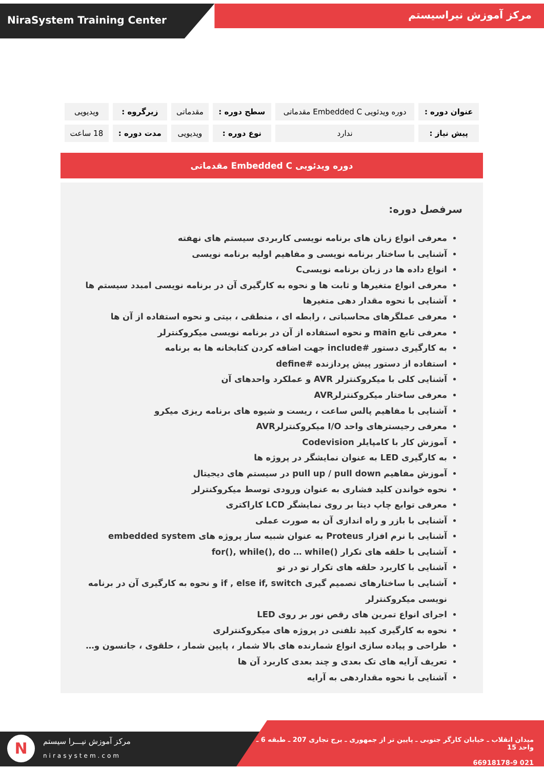NiraSystem Training Center
مرکز آموزش نیراسیستم
| عنوان دوره : | دوره ویدئویی Embedded C مقدماتی | سطح دوره : | مقدماتی | زیرگروه : | ویدیویی |
| پیش نیاز : | ندارد | نوع دوره : | ویدیویی | مدت دوره : | 18 ساعت |
دوره ویدئویی Embedded C مقدماتی
سرفصل دوره:
معرفی انواع زبان های برنامه نویسی کاربردی سیستم های نهفته
آشنایی با ساختار برنامه نویسی و مفاهیم اولیه برنامه نویسی
انواع داده ها در زبان برنامه نویسیC
معرفی انواع متغیرها و ثابت ها و نحوه به کارگیری آن در برنامه نویسی امبدد سیستم ها
آشنایی با نحوه مقدار دهی متغیرها
معرفی عملگرهای محاسباتی ، رابطه ای ، منطقی ، بیتی و نحوه استفاده از آن ها
معرفی تابع main و نحوه استفاده از آن در برنامه نویسی میکروکنترلر
به کارگیری دستور #include جهت اضافه کردن کتابخانه ها به برنامه
استفاده از دستور پیش پردازنده #define
آشنایی کلی با میکروکنترلر AVR و عملکرد واحدهای آن
معرفی ساختار میکروکنترلرAVR
آشنایی با مفاهیم پالس ساعت ، ریست و شیوه های برنامه ریزی میکرو
معرفی رجیسترهای واحد I/O میکروکنترلرAVR
آموزش کار با کامپایلر Codevision
به کارگیری LED به عنوان نمایشگر در پروژه ها
آموزش مفاهیم pull up / pull down در سیستم های دیجیتال
نحوه خواندن کلید فشاری به عنوان ورودی توسط میکروکنترلر
معرفی توابع چاپ دیتا بر روی نمایشگر LCD کاراکتری
آشنایی با بازر و راه اندازی آن به صورت عملی
آشنایی با نرم افزار Proteus به عنوان شبیه ساز پروژه های embedded system
آشنایی با حلقه های تکرار ()for(), while(), do … while
آشنایی با کاربرد حلقه های تکرار تو در تو
آشنایی با ساختارهای تصمیم گیری if , else if, switch و نحوه به کارگیری آن در برنامه نویسی میکروکنترلر
اجرای انواع تمرین های رقص نور بر روی LED
نحوه به کارگیری کیپد تلفنی در پروژه های میکروکنترلری
طراحی و پیاده سازی انواع شمارنده های بالا شمار ، پایین شمار ، حلقوی ، جانسون و…
تعریف آرایه های تک بعدی و چند بعدی کاربرد آن ها
آشنایی با نحوه مقداردهی به آرایه
N مرکز آموزش نیـــرا سیستم
nirasystem.com
میدان انقلاب ـ خیابان کارگر جنوبی ـ پایین تر از جمهوری ـ برج تجاری 207 ـ طبقه 6 ـ واحد 15
021 66918178-9